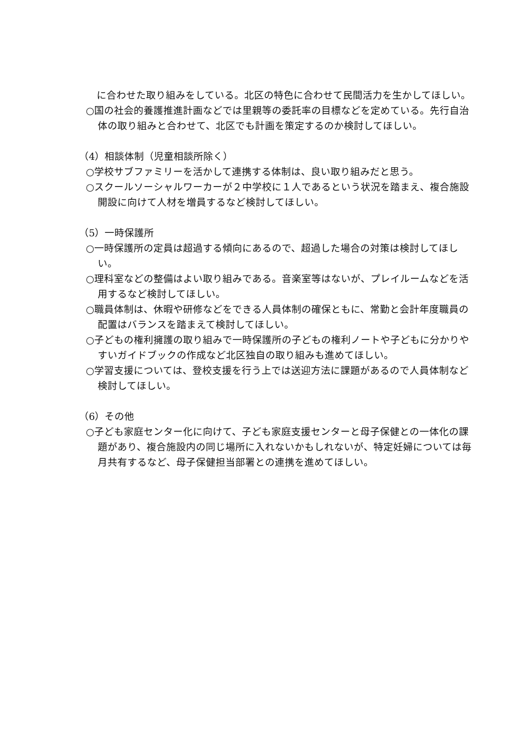に合わせた取り組みをしている。北区の特色に合わせて民間活力を生かしてほしい。
○国の社会的養護推進計画などでは里親等の委託率の目標などを定めている。先行自治体の取り組みと合わせて、北区でも計画を策定するのか検討してほしい。
（4）相談体制（児童相談所除く）
○学校サブファミリーを活かして連携する体制は、良い取り組みだと思う。
○スクールソーシャルワーカーが２中学校に１人であるという状況を踏まえ、複合施設開設に向けて人材を増員するなど検討してほしい。
（5）一時保護所
○一時保護所の定員は超過する傾向にあるので、超過した場合の対策は検討してほしい。
○理科室などの整備はよい取り組みである。音楽室等はないが、プレイルームなどを活用するなど検討してほしい。
○職員体制は、休暇や研修などをできる人員体制の確保ともに、常勤と会計年度職員の配置はバランスを踏まえて検討してほしい。
○子どもの権利擁護の取り組みで一時保護所の子どもの権利ノートや子どもに分かりやすいガイドブックの作成など北区独自の取り組みも進めてほしい。
○学習支援については、登校支援を行う上では送迎方法に課題があるので人員体制など検討してほしい。
（6）その他
○子ども家庭センター化に向けて、子ども家庭支援センターと母子保健との一体化の課題があり、複合施設内の同じ場所に入れないかもしれないが、特定妊婦については毎月共有するなど、母子保健担当部署との連携を進めてほしい。